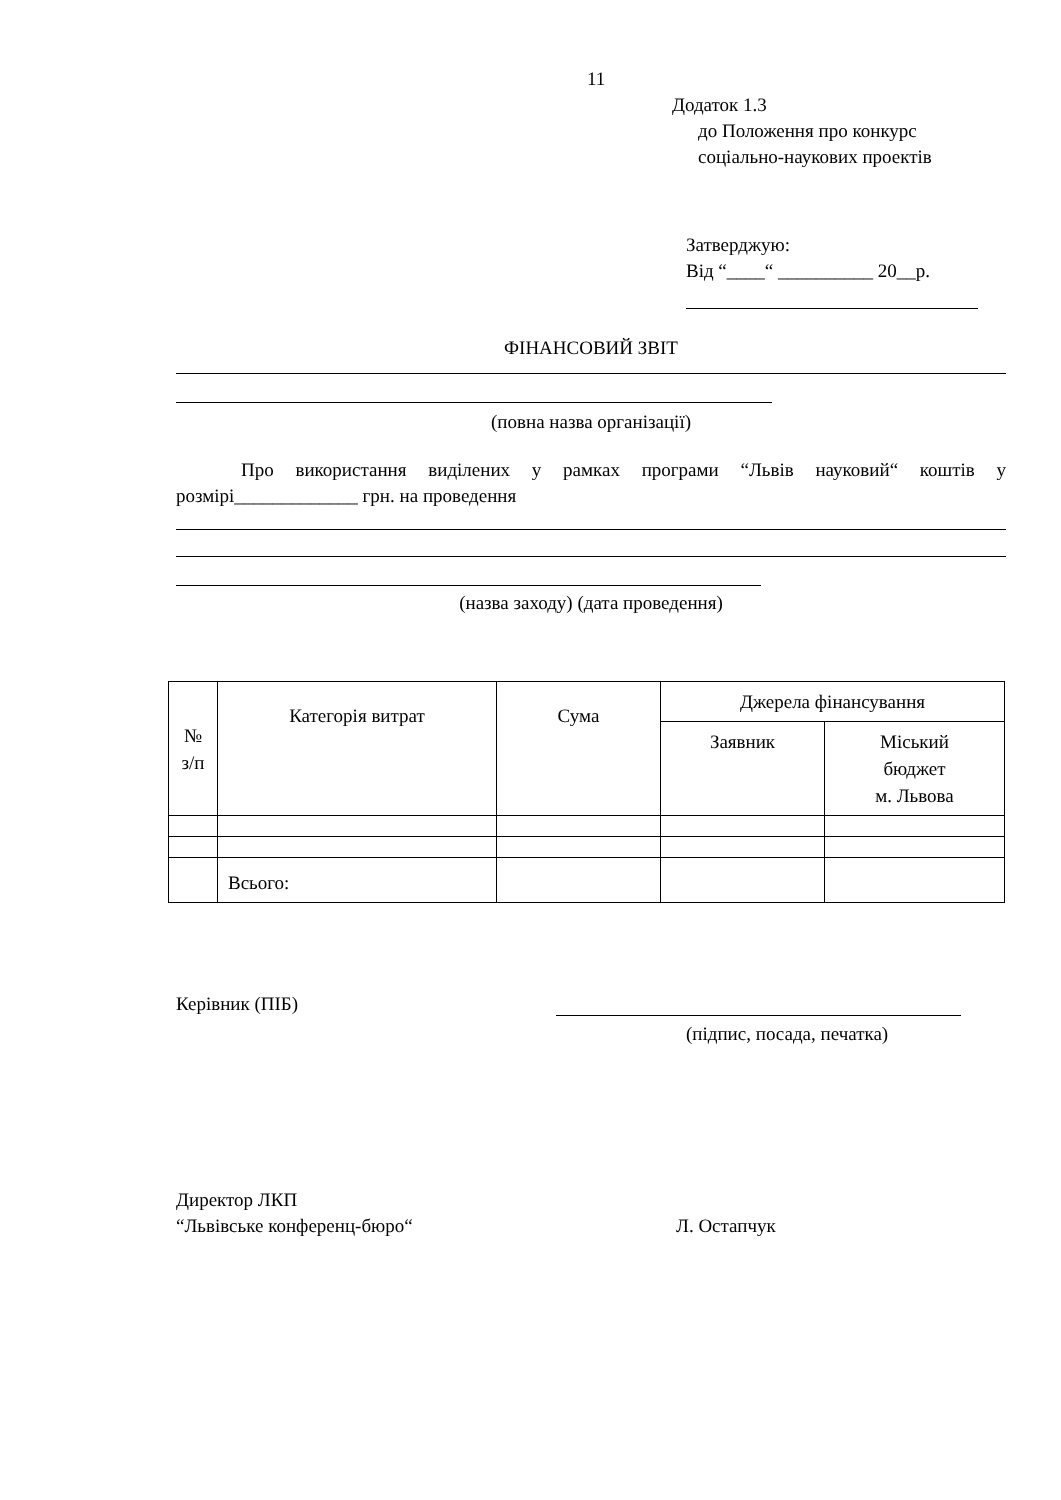11
Додаток 1.3
до Положення про конкурс
соціально-наукових проектів
Затверджую:
Від “____“ __________ 20__р.
ФІНАНСОВИЙ ЗВІТ
(повна назва організації)
Про використання виділених у рамках програми “Львів науковий“ коштів у розмірі_____________ грн. на проведення
(назва заходу) (дата проведення)
| № з/п | Категорія витрат | Сума | Джерела фінансування | |
| --- | --- | --- | --- | --- |
| | | | Заявник | Міський бюджет м. Львова |
| | Всього: | | | |
Керівник (ПІБ)
(підпис, посада, печатка)
Директор ЛКП
“Львівське конференц-бюро“ Л. Остапчук